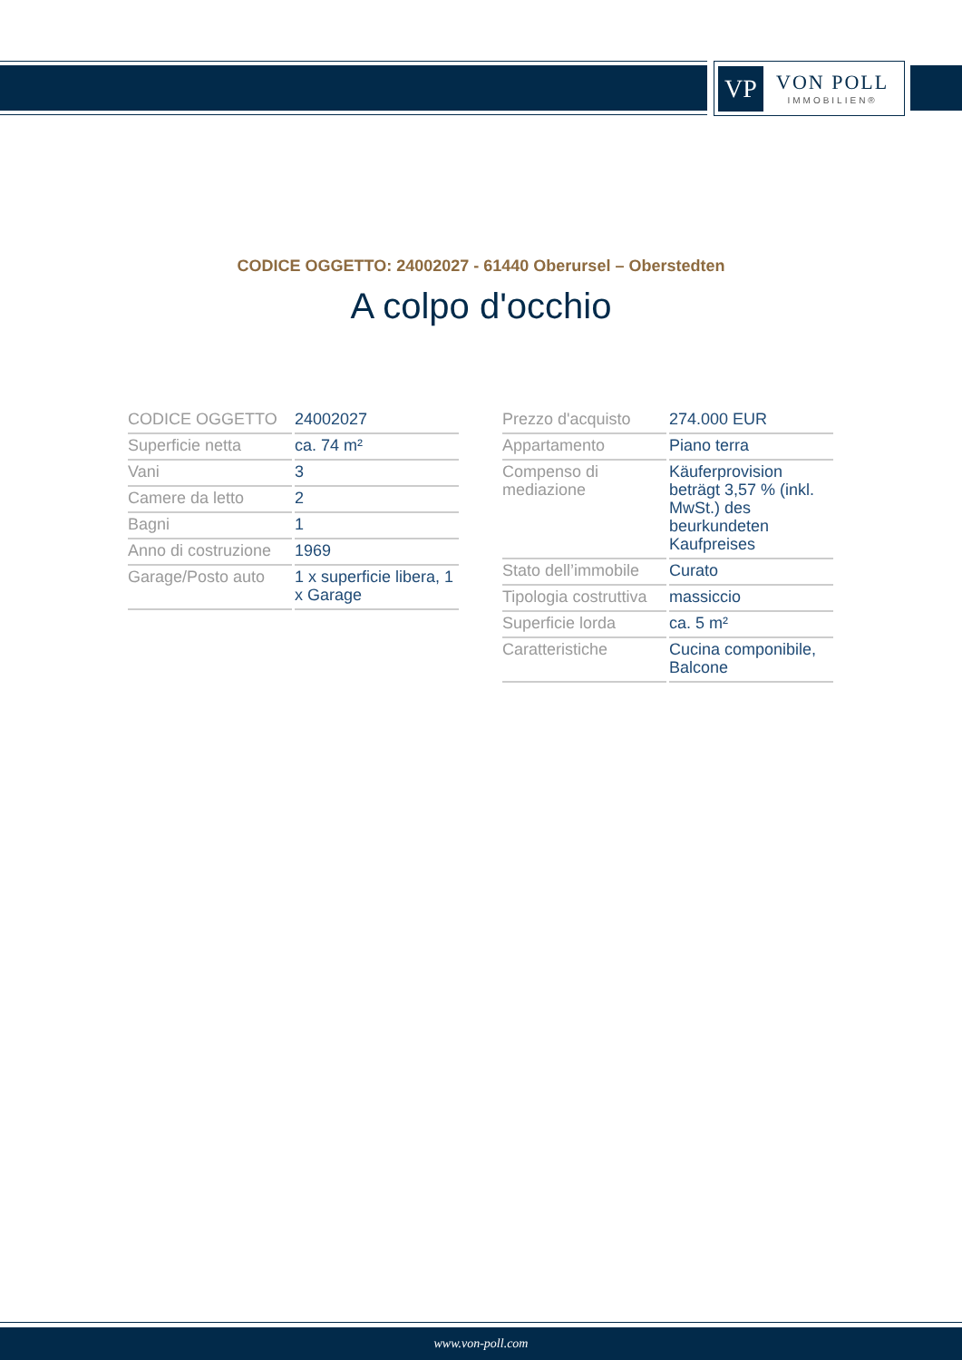VP
VON POLL
IMMOBILIEN®
CODICE OGGETTO: 24002027 - 61440 Oberursel – Oberstedten
A colpo d'occhio
| CODICE OGGETTO | 24002027 |
| Superficie netta | ca. 74 m² |
| Vani | 3 |
| Camere da letto | 2 |
| Bagni | 1 |
| Anno di costruzione | 1969 |
| Garage/Posto auto | 1 x superficie libera, 1 x Garage |
| Prezzo d'acquisto | 274.000 EUR |
| Appartamento | Piano terra |
| Compenso di mediazione | Käuferprovision beträgt 3,57 % (inkl. MwSt.) des beurkundeten Kaufpreises |
| Stato dell’immobile | Curato |
| Tipologia costruttiva | massiccio |
| Superficie lorda | ca. 5 m² |
| Caratteristiche | Cucina componibile, Balcone |
www.von-poll.com